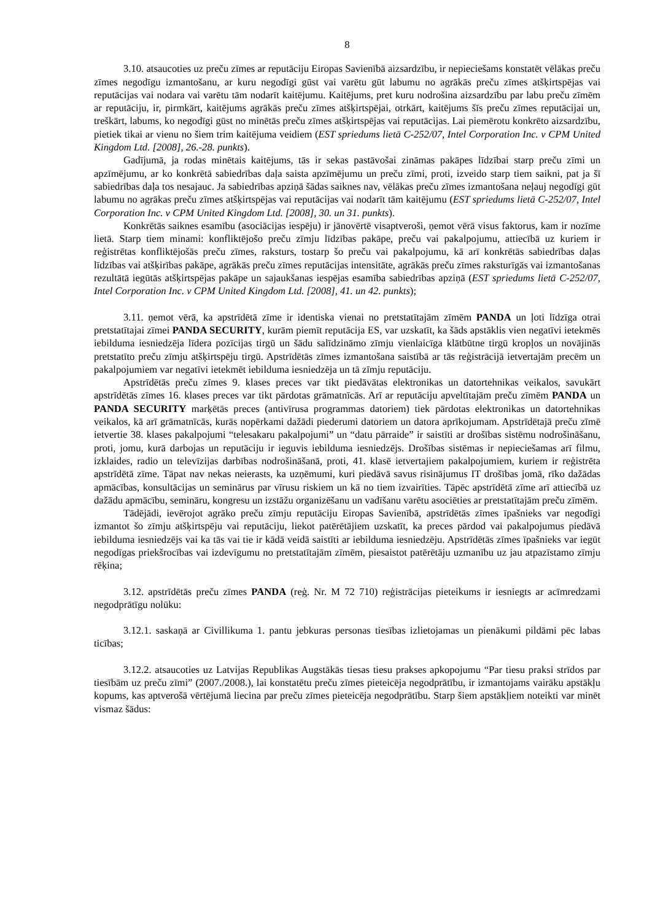8
3.10. atsaucoties uz preču zīmes ar reputāciju Eiropas Savienībā aizsardzību, ir nepieciešams konstatēt vēlākas preču zīmes negodīgu izmantošanu, ar kuru negodīgi gūst vai varētu gūt labumu no agrākās preču zīmes atšķirtspējas vai reputācijas vai nodara vai varētu tām nodarīt kaitējumu. Kaitējums, pret kuru nodrošina aizsardzību par labu preču zīmēm ar reputāciju, ir, pirmkārt, kaitējums agrākās preču zīmes atšķirtspējai, otrkārt, kaitējums šīs preču zīmes reputācijai un, treškārt, labums, ko negodīgi gūst no minētās preču zīmes atšķirtspējas vai reputācijas. Lai piemērotu konkrēto aizsardzību, pietiek tikai ar vienu no šiem trim kaitējuma veidiem (EST spriedums lietā C-252/07, Intel Corporation Inc. v CPM United Kingdom Ltd. [2008], 26.-28. punkts).
Gadījumā, ja rodas minētais kaitējums, tās ir sekas pastāvošai zināmas pakāpes līdzībai starp preču zīmi un apzīmējumu, ar ko konkrētā sabiedrības daļa saista apzīmējumu un preču zīmi, proti, izveido starp tiem saikni, pat ja šī sabiedrības daļa tos nesajauc. Ja sabiedrības apziņā šādas saiknes nav, vēlākas preču zīmes izmantošana neļauj negodīgi gūt labumu no agrākas preču zīmes atšķirtspējas vai reputācijas vai nodarīt tām kaitējumu (EST spriedums lietā C-252/07, Intel Corporation Inc. v CPM United Kingdom Ltd. [2008], 30. un 31. punkts).
Konkrētās saiknes esamību (asociācijas iespēju) ir jānovērtē visaptveroši, ņemot vērā visus faktorus, kam ir nozīme lietā. Starp tiem minami: konfliktējošo preču zīmju līdzības pakāpe, preču vai pakalpojumu, attiecībā uz kuriem ir reģistrētas konfliktējošās preču zīmes, raksturs, tostarp šo preču vai pakalpojumu, kā arī konkrētās sabiedrības daļas līdzības vai atšķirības pakāpe, agrākās preču zīmes reputācijas intensitāte, agrākās preču zīmes raksturīgās vai izmantošanas rezultātā iegūtās atšķirtspējas pakāpe un sajaukšanas iespējas esamība sabiedrības apziņā (EST spriedums lietā C-252/07, Intel Corporation Inc. v CPM United Kingdom Ltd. [2008], 41. un 42. punkts);
3.11. ņemot vērā, ka apstrīdētā zīme ir identiska vienai no pretstatītajām zīmēm PANDA un ļoti līdzīga otrai pretstatītajai zīmei PANDA SECURITY, kurām piemīt reputācija ES, var uzskatīt, ka šāds apstāklis vien negatīvi ietekmēs iebilduma iesniedzēja līdera pozīcijas tirgū un šādu salīdzināmo zīmju vienlaicīga klātbūtne tirgū kropļos un novājinās pretstatīto preču zīmju atšķirtspēju tirgū. Apstrīdētās zīmes izmantošana saistībā ar tās reģistrācijā ietvertajām precēm un pakalpojumiem var negatīvi ietekmēt iebilduma iesniedzēja un tā zīmju reputāciju.
Apstrīdētās preču zīmes 9. klases preces var tikt piedāvātas elektronikas un datortehnikas veikalos, savukārt apstrīdētās zīmes 16. klases preces var tikt pārdotas grāmatnīcās. Arī ar reputāciju apveltītajām preču zīmēm PANDA un PANDA SECURITY marķētās preces (antivīrusa programmas datoriem) tiek pārdotas elektronikas un datortehnikas veikalos, kā arī grāmatnīcās, kurās nopērkami dažādi piederumi datoriem un datora aprīkojumam. Apstrīdētajā preču zīmē ietvertie 38. klases pakalpojumi “telesakaru pakalpojumi” un “datu pārraide” ir saistīti ar drošības sistēmu nodrošināšanu, proti, jomu, kurā darbojas un reputāciju ir ieguvis iebilduma iesniedzējs. Drošības sistēmas ir nepieciešamas arī filmu, izklaides, radio un televīzijas darbības nodrošināšanā, proti, 41. klasē ietvertajiem pakalpojumiem, kuriem ir reģistrēta apstrīdētā zīme. Tāpat nav nekas neierasts, ka uzņēmumi, kuri piedāvā savus risinājumus IT drošības jomā, rīko dažādas apmācības, konsultācijas un seminārus par vīrusu riskiem un kā no tiem izvairīties. Tāpēc apstrīdētā zīme arī attiecībā uz dažādu apmācību, semināru, kongresu un izstāžu organizēšanu un vadīšanu varētu asociēties ar pretstatītajām preču zīmēm.
Tādējādi, ievērojot agrāko preču zīmju reputāciju Eiropas Savienībā, apstrīdētās zīmes īpašnieks var negodīgi izmantot šo zīmju atšķirtspēju vai reputāciju, liekot patērētājiem uzskatīt, ka preces pārdod vai pakalpojumus piedāvā iebilduma iesniedzējs vai ka tās vai tie ir kādā veidā saistīti ar iebilduma iesniedzēju. Apstrīdētās zīmes īpašnieks var iegūt negodīgas priekšrocības vai izdevīgumu no pretstatītajām zīmēm, piesaistot patērētāju uzmanību uz jau atpazīstamo zīmju rēķina;
3.12. apstrīdētās preču zīmes PANDA (reģ. Nr. M 72 710) reģistrācijas pieteikums ir iesniegts ar acīmredzami negodprātīgu nolūku:
3.12.1. saskaņā ar Civillikuma 1. pantu jebkuras personas tiesības izlietojamas un pienākumi pildāmi pēc labas ticības;
3.12.2. atsaucoties uz Latvijas Republikas Augstākās tiesas tiesu prakses apkopojumu “Par tiesu praksi strīdos par tiesībām uz preču zīmi” (2007./2008.), lai konstatētu preču zīmes pieteicēja negodprātību, ir izmantojams vairāku apstākļu kopums, kas aptverošā vērtējumā liecina par preču zīmes pieteicēja negodprātību. Starp šiem apstākļiem noteikti var minēt vismaz šādus: